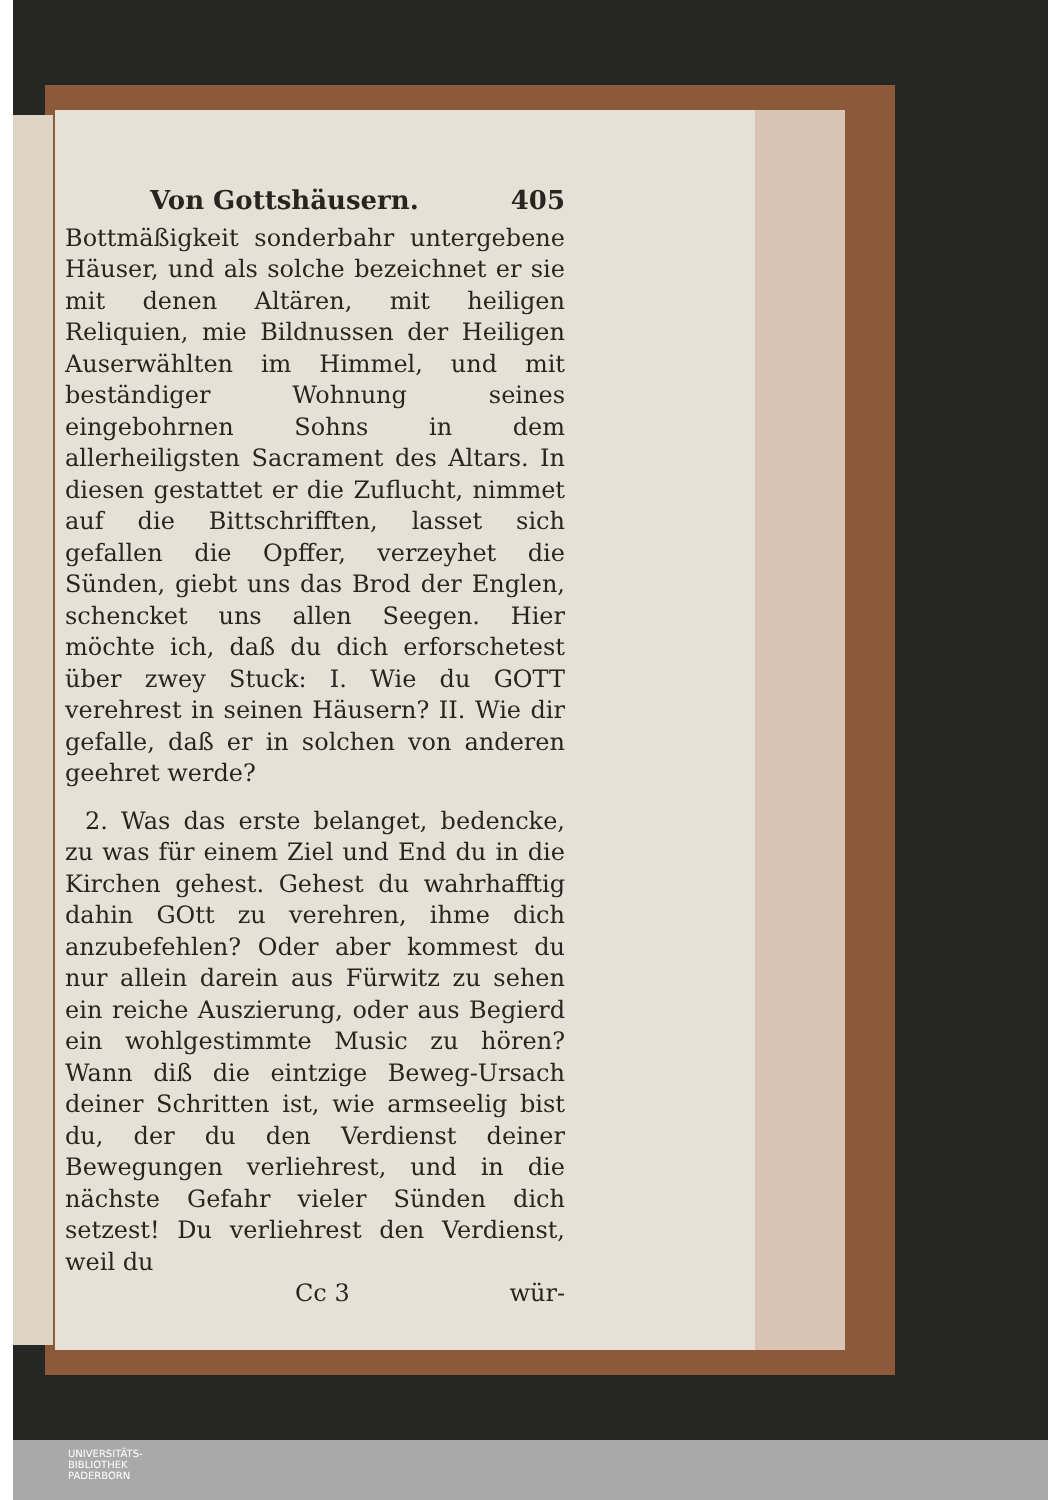Von Gottshäusern. 405
Bottmäßigkeit sonderbahr untergebene Häuser, und als solche bezeichnet er sie mit denen Altären, mit heiligen Reliquien, mie Bildnussen der Heiligen Auserwählten im Himmel, und mit beständiger Wohnung seines eingebohrnen Sohns in dem allerheiligsten Sacrament des Altars. In diesen gestattet er die Zuflucht, nimmet auf die Bittschrifften, lasset sich gefallen die Opffer, verzeyhet die Sünden, giebt uns das Brod der Englen, schencket uns allen Seegen. Hier möchte ich, daß du dich erforschetest über zwey Stuck: I. Wie du GOTT verehrest in seinen Häusern? II. Wie dir gefalle, daß er in solchen von anderen geehret werde?
2. Was das erste belanget, bedencke, zu was für einem Ziel und End du in die Kirchen gehest. Gehest du wahrhafftig dahin GOtt zu verehren, ihme dich anzubefehlen? Oder aber kommest du nur allein darein aus Fürwitz zu sehen ein reiche Auszierung, oder aus Begierd ein wohlgestimmte Music zu hören? Wann diß die eintzige Beweg-Ursach deiner Schritten ist, wie armseelig bist du, der du den Verdienst deiner Bewegungen verliehrest, und in die nächste Gefahr vieler Sünden dich setzest! Du verliehrest den Verdienst, weil du
Cc 3 wür-
UNIVERSITÄTS-
BIBLIOTHEK
PADERBORN